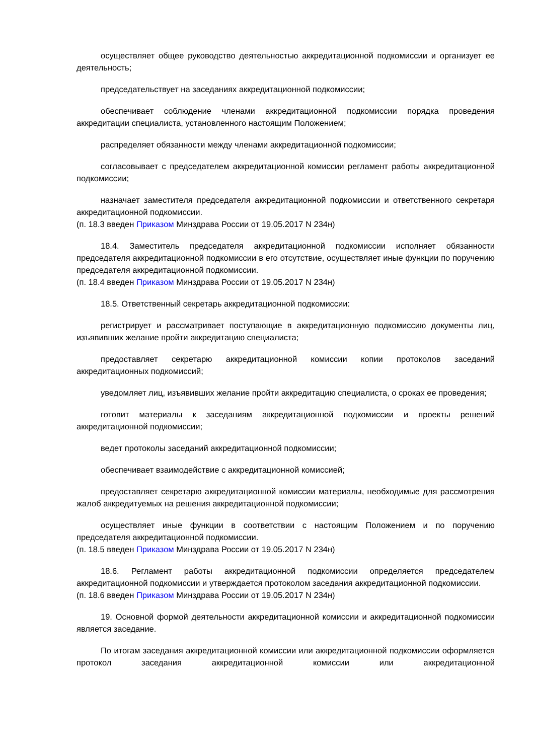осуществляет общее руководство деятельностью аккредитационной подкомиссии и организует ее деятельность;
председательствует на заседаниях аккредитационной подкомиссии;
обеспечивает соблюдение членами аккредитационной подкомиссии порядка проведения аккредитации специалиста, установленного настоящим Положением;
распределяет обязанности между членами аккредитационной подкомиссии;
согласовывает с председателем аккредитационной комиссии регламент работы аккредитационной подкомиссии;
назначает заместителя председателя аккредитационной подкомиссии и ответственного секретаря аккредитационной подкомиссии.
(п. 18.3 введен Приказом Минздрава России от 19.05.2017 N 234н)
18.4. Заместитель председателя аккредитационной подкомиссии исполняет обязанности председателя аккредитационной подкомиссии в его отсутствие, осуществляет иные функции по поручению председателя аккредитационной подкомиссии.
(п. 18.4 введен Приказом Минздрава России от 19.05.2017 N 234н)
18.5. Ответственный секретарь аккредитационной подкомиссии:
регистрирует и рассматривает поступающие в аккредитационную подкомиссию документы лиц, изъявивших желание пройти аккредитацию специалиста;
предоставляет секретарю аккредитационной комиссии копии протоколов заседаний аккредитационных подкомиссий;
уведомляет лиц, изъявивших желание пройти аккредитацию специалиста, о сроках ее проведения;
готовит материалы к заседаниям аккредитационной подкомиссии и проекты решений аккредитационной подкомиссии;
ведет протоколы заседаний аккредитационной подкомиссии;
обеспечивает взаимодействие с аккредитационной комиссией;
предоставляет секретарю аккредитационной комиссии материалы, необходимые для рассмотрения жалоб аккредитуемых на решения аккредитационной подкомиссии;
осуществляет иные функции в соответствии с настоящим Положением и по поручению председателя аккредитационной подкомиссии.
(п. 18.5 введен Приказом Минздрава России от 19.05.2017 N 234н)
18.6. Регламент работы аккредитационной подкомиссии определяется председателем аккредитационной подкомиссии и утверждается протоколом заседания аккредитационной подкомиссии.
(п. 18.6 введен Приказом Минздрава России от 19.05.2017 N 234н)
19. Основной формой деятельности аккредитационной комиссии и аккредитационной подкомиссии является заседание.
По итогам заседания аккредитационной комиссии или аккредитационной подкомиссии оформляется протокол заседания аккредитационной комиссии или аккредитационной